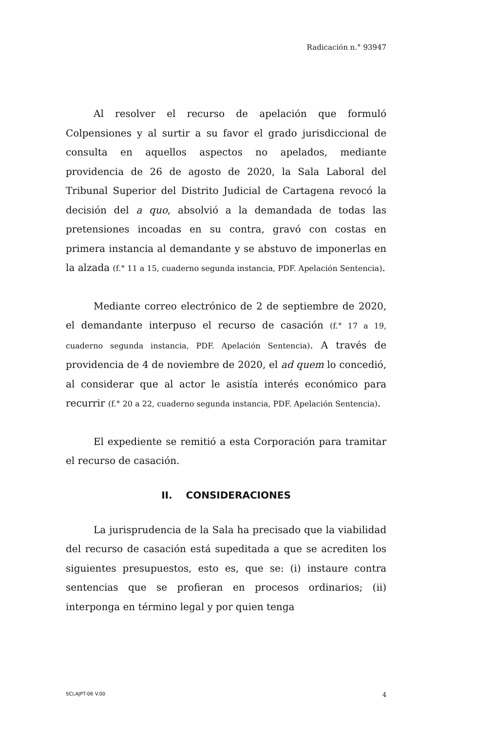Radicación n.° 93947
Al resolver el recurso de apelación que formuló Colpensiones y al surtir a su favor el grado jurisdiccional de consulta en aquellos aspectos no apelados, mediante providencia de 26 de agosto de 2020, la Sala Laboral del Tribunal Superior del Distrito Judicial de Cartagena revocó la decisión del a quo, absolvió a la demandada de todas las pretensiones incoadas en su contra, gravó con costas en primera instancia al demandante y se abstuvo de imponerlas en la alzada (f.° 11 a 15, cuaderno segunda instancia, PDF. Apelación Sentencia).
Mediante correo electrónico de 2 de septiembre de 2020, el demandante interpuso el recurso de casación (f.° 17 a 19, cuaderno segunda instancia, PDF. Apelación Sentencia). A través de providencia de 4 de noviembre de 2020, el ad quem lo concedió, al considerar que al actor le asistía interés económico para recurrir (f.° 20 a 22, cuaderno segunda instancia, PDF. Apelación Sentencia).
El expediente se remitió a esta Corporación para tramitar el recurso de casación.
II. CONSIDERACIONES
La jurisprudencia de la Sala ha precisado que la viabilidad del recurso de casación está supeditada a que se acrediten los siguientes presupuestos, esto es, que se: (i) instaure contra sentencias que se profieran en procesos ordinarios; (ii) interponga en término legal y por quien tenga
SCLAJPT-06 V.00 4